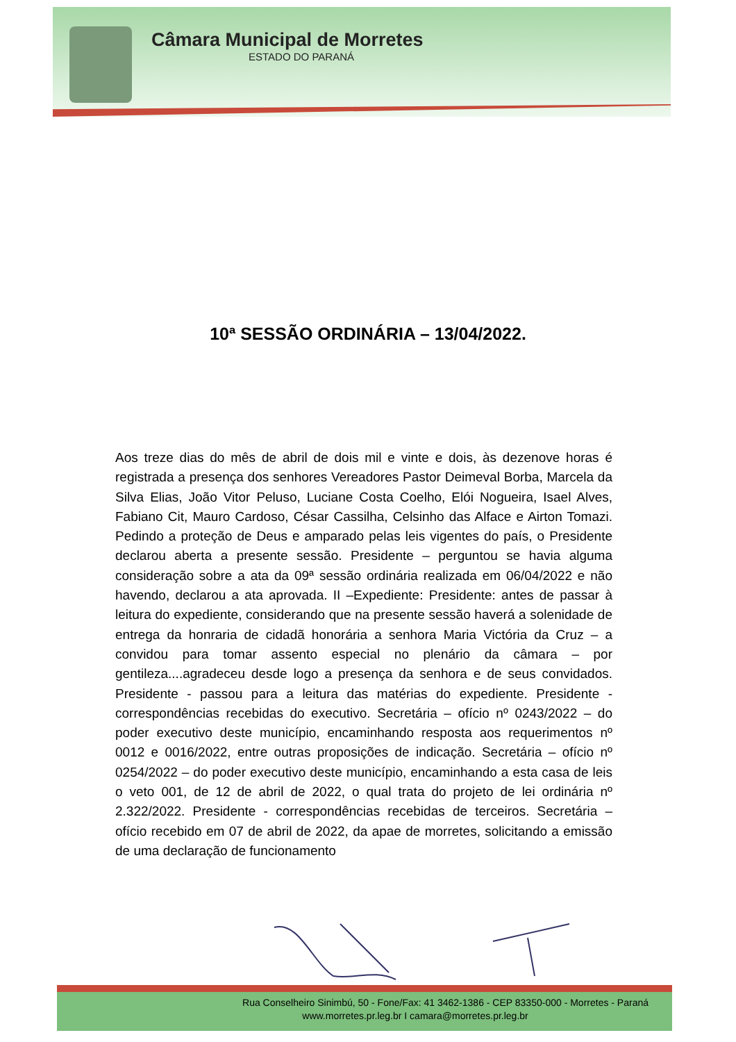Câmara Municipal de Morretes
ESTADO DO PARANÁ
10ª SESSÃO ORDINÁRIA – 13/04/2022.
Aos treze dias do mês de abril de dois mil e vinte e dois, às dezenove horas é registrada a presença dos senhores Vereadores Pastor Deimeval Borba, Marcela da Silva Elias, João Vitor Peluso, Luciane Costa Coelho, Elói Nogueira, Isael Alves, Fabiano Cit, Mauro Cardoso, César Cassilha, Celsinho das Alface e Airton Tomazi. Pedindo a proteção de Deus e amparado pelas leis vigentes do país, o Presidente declarou aberta a presente sessão. Presidente – perguntou se havia alguma consideração sobre a ata da 09ª sessão ordinária realizada em 06/04/2022 e não havendo, declarou a ata aprovada. II –Expediente: Presidente: antes de passar à leitura do expediente, considerando que na presente sessão haverá a solenidade de entrega da honraria de cidadã honorária a senhora Maria Victória da Cruz – a convidou para tomar assento especial no plenário da câmara – por gentileza....agradeceu desde logo a presença da senhora e de seus convidados. Presidente - passou para a leitura das matérias do expediente. Presidente - correspondências recebidas do executivo. Secretária – ofício nº 0243/2022 – do poder executivo deste município, encaminhando resposta aos requerimentos nº 0012 e 0016/2022, entre outras proposições de indicação. Secretária – ofício nº 0254/2022 – do poder executivo deste município, encaminhando a esta casa de leis o veto 001, de 12 de abril de 2022, o qual trata do projeto de lei ordinária nº 2.322/2022. Presidente - correspondências recebidas de terceiros. Secretária – ofício recebido em 07 de abril de 2022, da apae de morretes, solicitando a emissão de uma declaração de funcionamento
Rua Conselheiro Sinimbú, 50 - Fone/Fax: 41 3462-1386 - CEP 83350-000 - Morretes - Paraná
www.morretes.pr.leg.br I camara@morretes.pr.leg.br